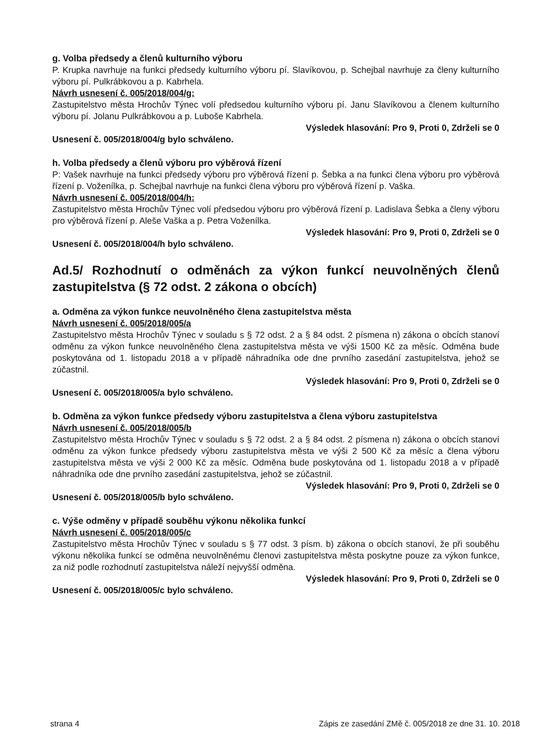g. Volba předsedy a členů kulturního výboru
P. Krupka navrhuje na funkci předsedy kulturního výboru pí. Slavíkovou, p. Schejbal navrhuje za členy kulturního výboru pí. Pulkrábkovou a p. Kabrhela.
Návrh usnesení č. 005/2018/004/g:
Zastupitelstvo města Hrochův Týnec volí předsedou kulturního výboru pí. Janu Slavíkovou a členem kulturního výboru pí. Jolanu Pulkrábkovou a p. Luboše Kabrhela.
Výsledek hlasování: Pro 9, Proti 0, Zdrželi se 0
Usnesení č. 005/2018/004/g bylo schváleno.
h. Volba předsedy a členů výboru pro výběrová řízení
P: Vašek navrhuje na funkci předsedy výboru pro výběrová řízení p. Šebka a na funkci člena výboru pro výběrová řízení p. Voženílka, p. Schejbal navrhuje na funkci člena výboru pro výběrová řízení p. Vaška.
Návrh usnesení č. 005/2018/004/h:
Zastupitelstvo města Hrochův Týnec volí předsedou výboru pro výběrová řízení p. Ladislava Šebka a členy výboru pro výběrová řízení p. Aleše Vaška a p. Petra Voženílka.
Výsledek hlasování: Pro 9, Proti 0, Zdrželi se 0
Usnesení č. 005/2018/004/h bylo schváleno.
Ad.5/ Rozhodnutí o odměnách za výkon funkcí neuvolněných členů zastupitelstva (§ 72 odst. 2 zákona o obcích)
a. Odměna za výkon funkce neuvolněného člena zastupitelstva města
Návrh usnesení č. 005/2018/005/a
Zastupitelstvo města Hrochův Týnec v souladu s § 72 odst. 2 a § 84 odst. 2 písmena n) zákona o obcích stanoví odměnu za výkon funkce neuvolněného člena zastupitelstva města ve výši 1500 Kč za měsíc. Odměna bude poskytována od 1. listopadu 2018 a v případě náhradníka ode dne prvního zasedání zastupitelstva, jehož se zúčastnil.
Výsledek hlasování: Pro 9, Proti 0, Zdrželi se 0
Usnesení č. 005/2018/005/a bylo schváleno.
b. Odměna za výkon funkce předsedy výboru zastupitelstva a člena výboru zastupitelstva
Návrh usnesení č. 005/2018/005/b
Zastupitelstvo města Hrochův Týnec v souladu s § 72 odst. 2 a § 84 odst. 2 písmena n) zákona o obcích stanoví odměnu za výkon funkce předsedy výboru zastupitelstva města ve výši 2 500 Kč za měsíc a člena výboru zastupitelstva města ve výši 2 000 Kč za měsíc. Odměna bude poskytována od 1. listopadu 2018 a v případě náhradníka ode dne prvního zasedání zastupitelstva, jehož se zúčastnil.
Výsledek hlasování: Pro 9, Proti 0, Zdrželi se 0
Usnesení č. 005/2018/005/b bylo schváleno.
c. Výše odměny v případě souběhu výkonu několika funkcí
Návrh usnesení č. 005/2018/005/c
Zastupitelstvo města Hrochův Týnec v souladu s § 77 odst. 3 písm. b) zákona o obcích stanoví, že při souběhu výkonu několika funkcí se odměna neuvolněnému členovi zastupitelstva města poskytne pouze za výkon funkce, za niž podle rozhodnutí zastupitelstva náleží nejvyšší odměna.
Výsledek hlasování: Pro 9, Proti 0, Zdrželi se 0
Usnesení č. 005/2018/005/c bylo schváleno.
strana 4 Zápis ze zasedání ZMě č. 005/2018 ze dne 31. 10. 2018